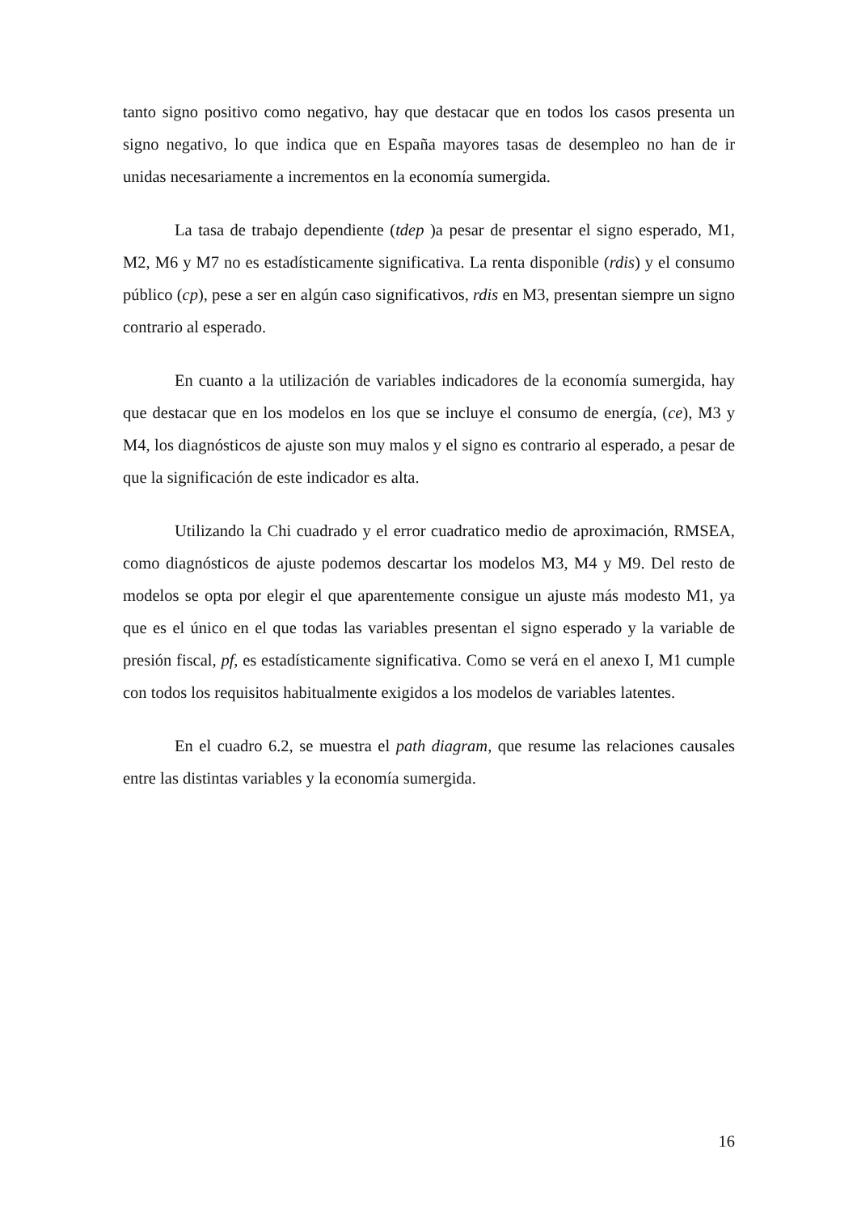tanto signo positivo como negativo, hay que destacar que en todos los casos presenta un signo negativo, lo que indica que en España mayores tasas de desempleo no han de ir unidas necesariamente a incrementos en la economía sumergida.
La tasa de trabajo dependiente (tdep )a pesar de presentar el signo esperado, M1, M2, M6 y M7 no es estadísticamente significativa. La renta disponible (rdis) y el consumo público (cp), pese a ser en algún caso significativos, rdis en M3, presentan siempre un signo contrario al esperado.
En cuanto a la utilización de variables indicadores de la economía sumergida, hay que destacar que en los modelos en los que se incluye el consumo de energía, (ce), M3 y M4, los diagnósticos de ajuste son muy malos y el signo es contrario al esperado, a pesar de que la significación de este indicador es alta.
Utilizando la Chi cuadrado y el error cuadratico medio de aproximación, RMSEA, como diagnósticos de ajuste podemos descartar los modelos M3, M4 y M9. Del resto de modelos se opta por elegir el que aparentemente consigue un ajuste más modesto M1, ya que es el único en el que todas las variables presentan el signo esperado y la variable de presión fiscal, pf, es estadísticamente significativa. Como se verá en el anexo I, M1 cumple con todos los requisitos habitualmente exigidos a los modelos de variables latentes.
En el cuadro 6.2, se muestra el path diagram, que resume las relaciones causales entre las distintas variables y la economía sumergida.
16